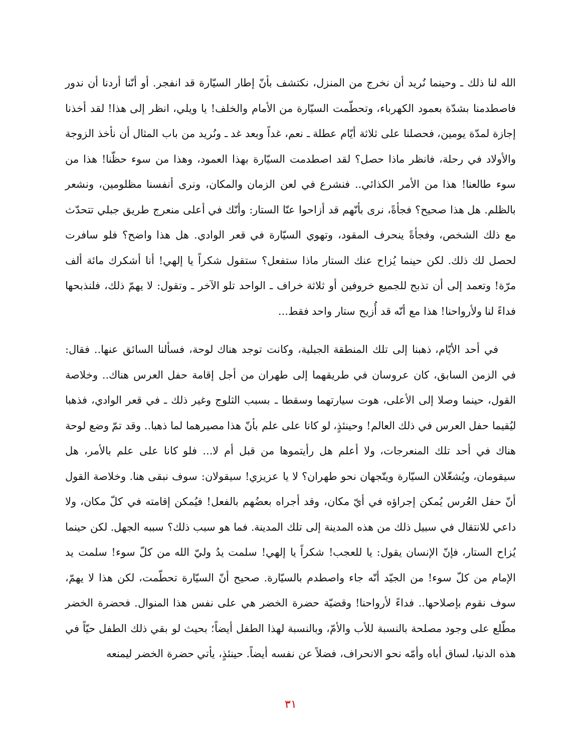الله لنا ذلك ـ وحينما نُريد أن نخرج من المنزل، نكتشف بأنّ إطار السيّارة قد انفجر. أو أنّنا أردنا أن ندور فاصطدمنا بشدّة بعمود الكهرباء، وتحطّمت السيّارة من الأمام والخلف! يا ويلي، انظر إلى هذا! لقد أخذنا إجازة لمدّة يومين، فحصلنا على ثلاثة أيّام عطلة ـ نعم، غداً وبعد غد ـ ونُريد من باب المثال أن نأخذ الزوجة والأولاد في رحلة، فانظر ماذا حصل؟ لقد اصطدمت السيّارة بهذا العمود، وهذا من سوء حظّنا! هذا من سوء طالعنا! هذا من الأمر الكذائي.. فنشرع في لعن الزمان والمكان، ونرى أنفسنا مظلومين، ونشعر بالظلم. هل هذا صحيح؟ فجأةً، نرى بأنّهم قد أزاحوا عنّا الستار: وأنّك في أعلى منعرج طريق جبلي تتحدّث مع ذلك الشخص، وفجأةً ينحرف المقود، وتهوي السيّارة في قعر الوادي. هل هذا واضح؟ فلو سافرت لحصل لك ذلك. لكن حينما يُزاح عنك الستار ماذا ستفعل؟ ستقول شكراً يا إلهي! أنا أشكرك مائة ألف مرّة! وتعمد إلى أن تذبح للجميع خروفين أو ثلاثة خراف ـ الواحد تلو الآخر ـ وتقول: لا يهمّ ذلك، فلنذبحها فداءً لنا ولأرواحنا! هذا مع أنّه قد أُزيح ستار واحد فقط...
في أحد الأيّام، ذهبنا إلى تلك المنطقة الجبلية، وكانت توجد هناك لوحة، فسألنا السائق عنها.. فقال: في الزمن السابق، كان عروسان في طريقهما إلى طهران من أجل إقامة حفل العرس هناك.. وخلاصة القول، حينما وصلا إلى الأعلى، هوت سيارتهما وسقطا ـ بسبب الثلوج وغير ذلك ـ في قعر الوادي، فذهبا ليُقيما حفل العرس في ذلك العالم! وحينئذٍ، لو كانا على علم بأنّ هذا مصيرهما لما ذهبا.. وقد تمّ وضع لوحة هناك في أحد تلك المنعرجات، ولا أعلم هل رأيتموها من قبل أم لا... فلو كانا على علم بالأمر، هل سيقومان، ويُشغّلان السيّارة ويتّجهان نحو طهران؟ لا يا عزيزي! سيقولان: سوف نبقى هنا. وخلاصة القول أنّ حفل العُرس يُمكن إجراؤه في أيّ مكان، وقد أجراه بعضُهم بالفعل! فيُمكن إقامته في كلّ مكان، ولا داعي للانتقال في سبيل ذلك من هذه المدينة إلى تلك المدينة. فما هو سبب ذلك؟ سببه الجهل. لكن حينما يُزاح الستار، فإنّ الإنسان يقول: يا للعجب! شكراً يا إلهي! سلمت يدُ وليّ الله من كلّ سوء! سلمت يد الإمام من كلّ سوء! من الجيّد أنّه جاء واصطدم بالسيّارة. صحيح أنّ السيّارة تحطّمت، لكن هذا لا يهمّ، سوف نقوم بإصلاحها.. فداءً لأرواحنا! وقضيّة حضرة الخضر هي على نفس هذا المنوال. فحضرة الخضر مطّلع على وجود مصلحة بالنسبة للأب والأمّ، وبالنسبة لهذا الطفل أيضاً؛ بحيث لو بقي ذلك الطفل حيّاً في هذه الدنيا، لساق أباه وأمّه نحو الانحراف، فضلاً عن نفسه أيضاً. حينئذٍ، يأتي حضرة الخضر ليمنعه
٣١